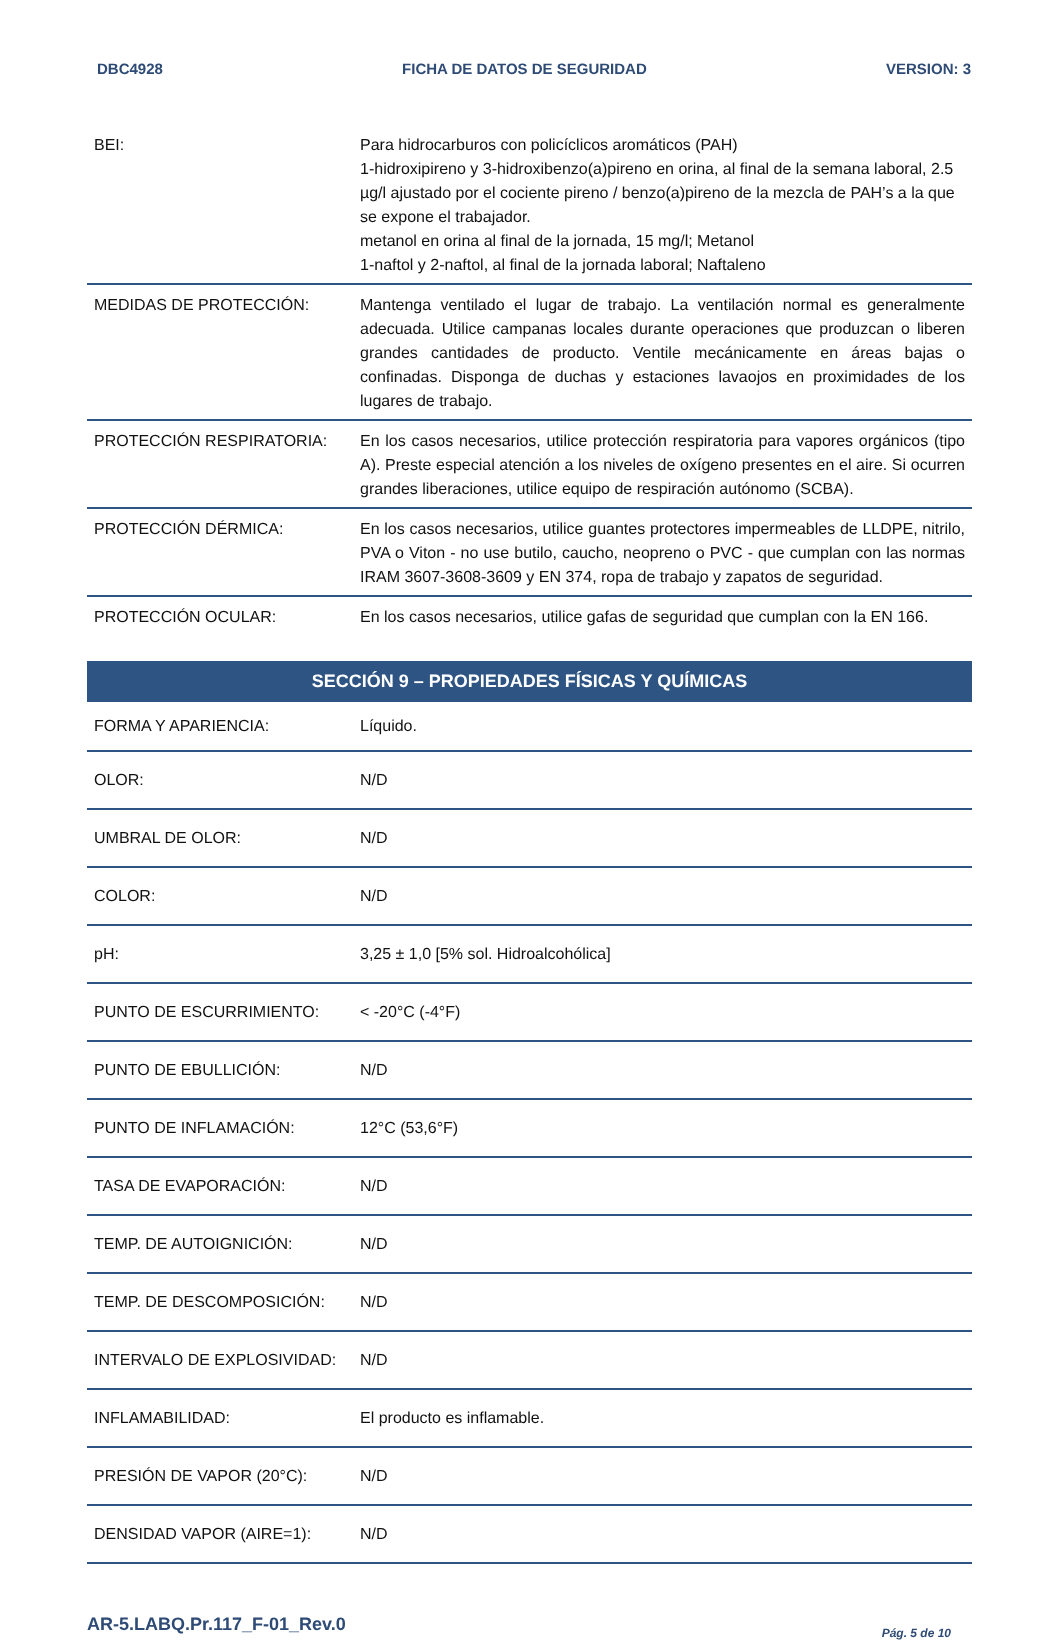DBC4928 FICHA DE DATOS DE SEGURIDAD VERSION: 3
| BEI: | Para hidrocarburos con policíclicos aromáticos (PAH) 1-hidroxipireno y 3-hidroxibenzo(a)pireno en orina, al final de la semana laboral, 2.5 µg/l ajustado por el cociente pireno / benzo(a)pireno de la mezcla de PAH’s a la que se expone el trabajador. metanol en orina al final de la jornada, 15 mg/l; Metanol 1-naftol y 2-naftol, al final de la jornada laboral; Naftaleno |
| MEDIDAS DE PROTECCIÓN: | Mantenga ventilado el lugar de trabajo. La ventilación normal es generalmente adecuada. Utilice campanas locales durante operaciones que produzcan o liberen grandes cantidades de producto. Ventile mecánicamente en áreas bajas o confinadas. Disponga de duchas y estaciones lavaojos en proximidades de los lugares de trabajo. |
| PROTECCIÓN RESPIRATORIA: | En los casos necesarios, utilice protección respiratoria para vapores orgánicos (tipo A). Preste especial atención a los niveles de oxígeno presentes en el aire. Si ocurren grandes liberaciones, utilice equipo de respiración autónomo (SCBA). |
| PROTECCIÓN DÉRMICA: | En los casos necesarios, utilice guantes protectores impermeables de LLDPE, nitrilo, PVA o Viton - no use butilo, caucho, neopreno o PVC - que cumplan con las normas IRAM 3607-3608-3609 y EN 374, ropa de trabajo y zapatos de seguridad. |
| PROTECCIÓN OCULAR: | En los casos necesarios, utilice gafas de seguridad que cumplan con la EN 166. |
SECCIÓN 9 – PROPIEDADES FÍSICAS Y QUÍMICAS
| FORMA Y APARIENCIA: | Líquido. |
| OLOR: | N/D |
| UMBRAL DE OLOR: | N/D |
| COLOR: | N/D |
| pH: | 3,25 ± 1,0 [5% sol. Hidroalcohólica] |
| PUNTO DE ESCURRIMIENTO: | < -20°C (-4°F) |
| PUNTO DE EBULLICIÓN: | N/D |
| PUNTO DE INFLAMACIÓN: | 12°C (53,6°F) |
| TASA DE EVAPORACIÓN: | N/D |
| TEMP. DE AUTOIGNICIÓN: | N/D |
| TEMP. DE DESCOMPOSICIÓN: | N/D |
| INTERVALO DE EXPLOSIVIDAD: | N/D |
| INFLAMABILIDAD: | El producto es inflamable. |
| PRESIÓN DE VAPOR (20°C): | N/D |
| DENSIDAD VAPOR (AIRE=1): | N/D |
AR-5.LABQ.Pr.117_F-01_Rev.0 Pág. 5 de 10